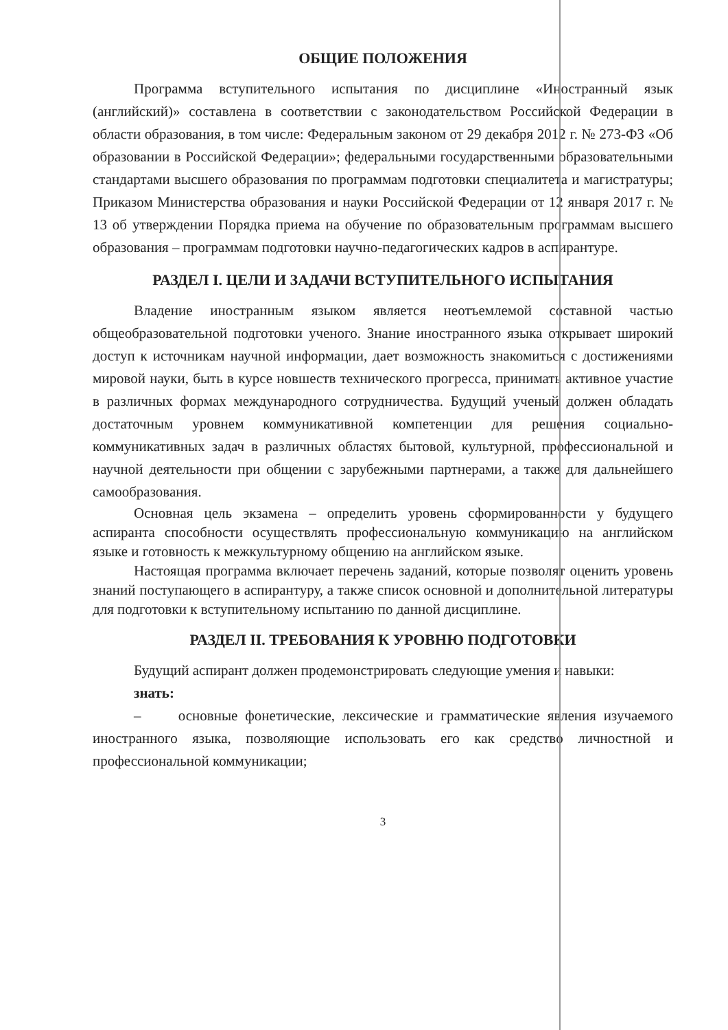ОБЩИЕ ПОЛОЖЕНИЯ
Программа вступительного испытания по дисциплине «Иностранный язык (английский)» составлена в соответствии с законодательством Российской Федерации в области образования, в том числе: Федеральным законом от 29 декабря 2012 г. № 273-ФЗ «Об образовании в Российской Федерации»; федеральными государственными образовательными стандартами высшего образования по программам подготовки специалитета и магистратуры; Приказом Министерства образования и науки Российской Федерации от 12 января 2017 г. № 13 об утверждении Порядка приема на обучение по образовательным программам высшего образования – программам подготовки научно-педагогических кадров в аспирантуре.
РАЗДЕЛ I. ЦЕЛИ И ЗАДАЧИ ВСТУПИТЕЛЬНОГО ИСПЫТАНИЯ
Владение иностранным языком является неотъемлемой составной частью общеобразовательной подготовки ученого. Знание иностранного языка открывает широкий доступ к источникам научной информации, дает возможность знакомиться с достижениями мировой науки, быть в курсе новшеств технического прогресса, принимать активное участие в различных формах международного сотрудничества. Будущий ученый должен обладать достаточным уровнем коммуникативной компетенции для решения социально-коммуникативных задач в различных областях бытовой, культурной, профессиональной и научной деятельности при общении с зарубежными партнерами, а также для дальнейшего самообразования.
Основная цель экзамена – определить уровень сформированности у будущего аспиранта способности осуществлять профессиональную коммуникацию на английском языке и готовность к межкультурному общению на английском языке.
Настоящая программа включает перечень заданий, которые позволят оценить уровень знаний поступающего в аспирантуру, а также список основной и дополнительной литературы для подготовки к вступительному испытанию по данной дисциплине.
РАЗДЕЛ II. ТРЕБОВАНИЯ К УРОВНЮ ПОДГОТОВКИ
Будущий аспирант должен продемонстрировать следующие умения и навыки:
знать:
– основные фонетические, лексические и грамматические явления изучаемого иностранного языка, позволяющие использовать его как средство личностной и профессиональной коммуникации;
3